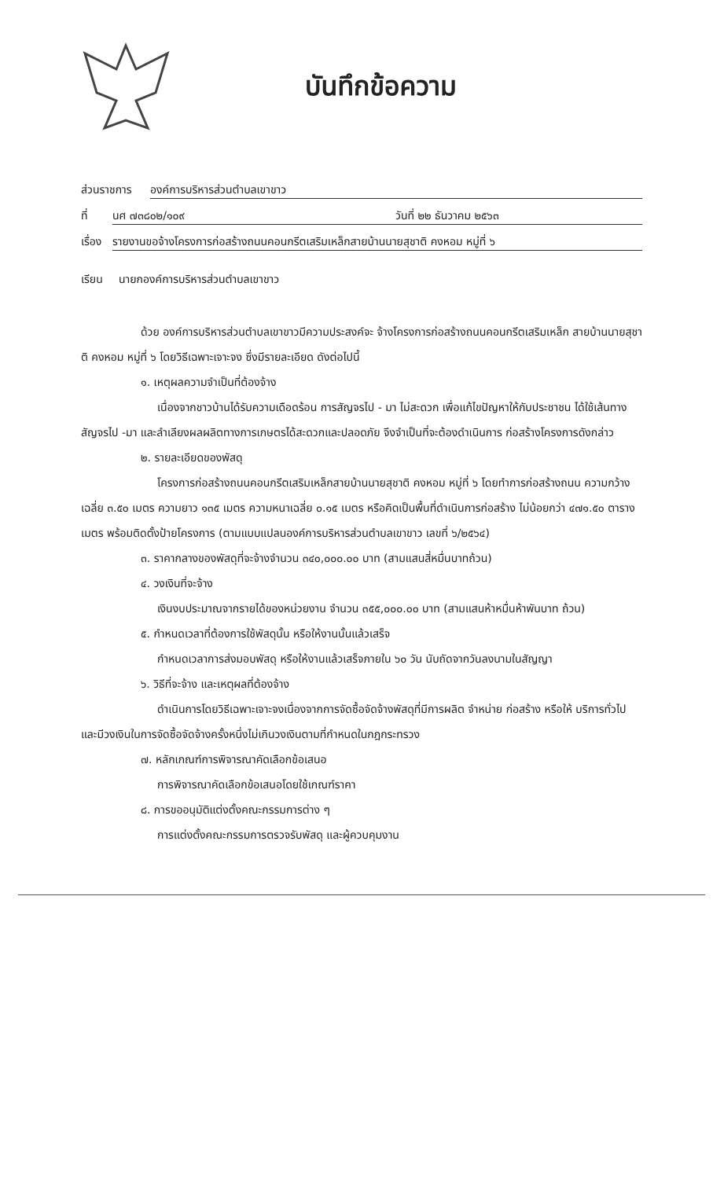บันทึกข้อความ
ส่วนราชการ องค์การบริหารส่วนตำบลเขาขาว
ที่ นศ ๗๓๘๐๒/๑๐๙ วันที่ ๒๒ ธันวาคม ๒๕๖๓
เรื่อง รายงานขอจ้างโครงการก่อสร้างถนนคอนกรีตเสริมเหล็กสายบ้านนายสุชาติ คงหอม หมู่ที่ ๖
เรียน นายกองค์การบริหารส่วนตำบลเขาขาว
ด้วย องค์การบริหารส่วนตำบลเขาขาวมีความประสงค์จะ จ้างโครงการก่อสร้างถนนคอนกรีตเสริมเหล็ก สายบ้านนายสุชาติ คงหอม หมู่ที่ ๖ โดยวิธีเฉพาะเจาะจง ซึ่งมีรายละเอียด ดังต่อไปนี้
๑. เหตุผลความจำเป็นที่ต้องจ้าง
เนื่องจากชาวบ้านได้รับความเดือดร้อน การสัญจรไป - มา ไม่สะดวก เพื่อแก้ไขปัญหาให้กับประชาชน ได้ใช้เส้นทางสัญจรไป -มา และลำเลียงผลผลิตทางการเกษตรได้สะดวกและปลอดภัย จึงจำเป็นที่จะต้องดำเนินการ ก่อสร้างโครงการดังกล่าว
๒. รายละเอียดของพัสดุ
โครงการก่อสร้างถนนคอนกรีตเสริมเหล็กสายบ้านนายสุชาติ คงหอม หมู่ที่ ๖ โดยทำการก่อสร้างถนน ความกว้างเฉลี่ย ๓.๕๐ เมตร ความยาว ๑๓๕ เมตร ความหนาเฉลี่ย ๐.๑๕ เมตร หรือคิดเป็นพื้นที่ดำเนินการก่อสร้าง ไม่น้อยกว่า ๔๗๑.๕๐ ตารางเมตร พร้อมติดตั้งป้ายโครงการ (ตามแบบแปลนองค์การบริหารส่วนตำบลเขาขาว เลขที่ ๖/๒๕๖๔)
๓. ราคากลางของพัสดุที่จะจ้างจำนวน ๓๔๐,๐๐๐.๐๐ บาท (สามแสนสี่หมื่นบาทถ้วน)
๔. วงเงินที่จะจ้าง
เงินงบประมาณจากรายได้ของหน่วยงาน จำนวน ๓๕๕,๐๐๐.๐๐ บาท (สามแสนห้าหมื่นห้าพันบาท ถ้วน)
๕. กำหนดเวลาที่ต้องการใช้พัสดุนั้น หรือให้งานนั้นแล้วเสร็จ
กำหนดเวลาการส่งมอบพัสดุ หรือให้งานแล้วเสร็จภายใน ๖๐ วัน นับถัดจากวันลงนามในสัญญา
๖. วิธีที่จะจ้าง และเหตุผลที่ต้องจ้าง
ดำเนินการโดยวิธีเฉพาะเจาะจงเนื่องจากการจัดซื้อจัดจ้างพัสดุที่มีการผลิต จำหน่าย ก่อสร้าง หรือให้ บริการทั่วไป และมีวงเงินในการจัดซื้อจัดจ้างครั้งหนึ่งไม่เกินวงเงินตามที่กำหนดในกฎกระทรวง
๗. หลักเกณฑ์การพิจารณาคัดเลือกข้อเสนอ
การพิจารณาคัดเลือกข้อเสนอโดยใช้เกณฑ์ราคา
๘. การขออนุมัติแต่งตั้งคณะกรรมการต่าง ๆ
การแต่งตั้งคณะกรรมการตรวจรับพัสดุ และผู้ควบคุมงาน